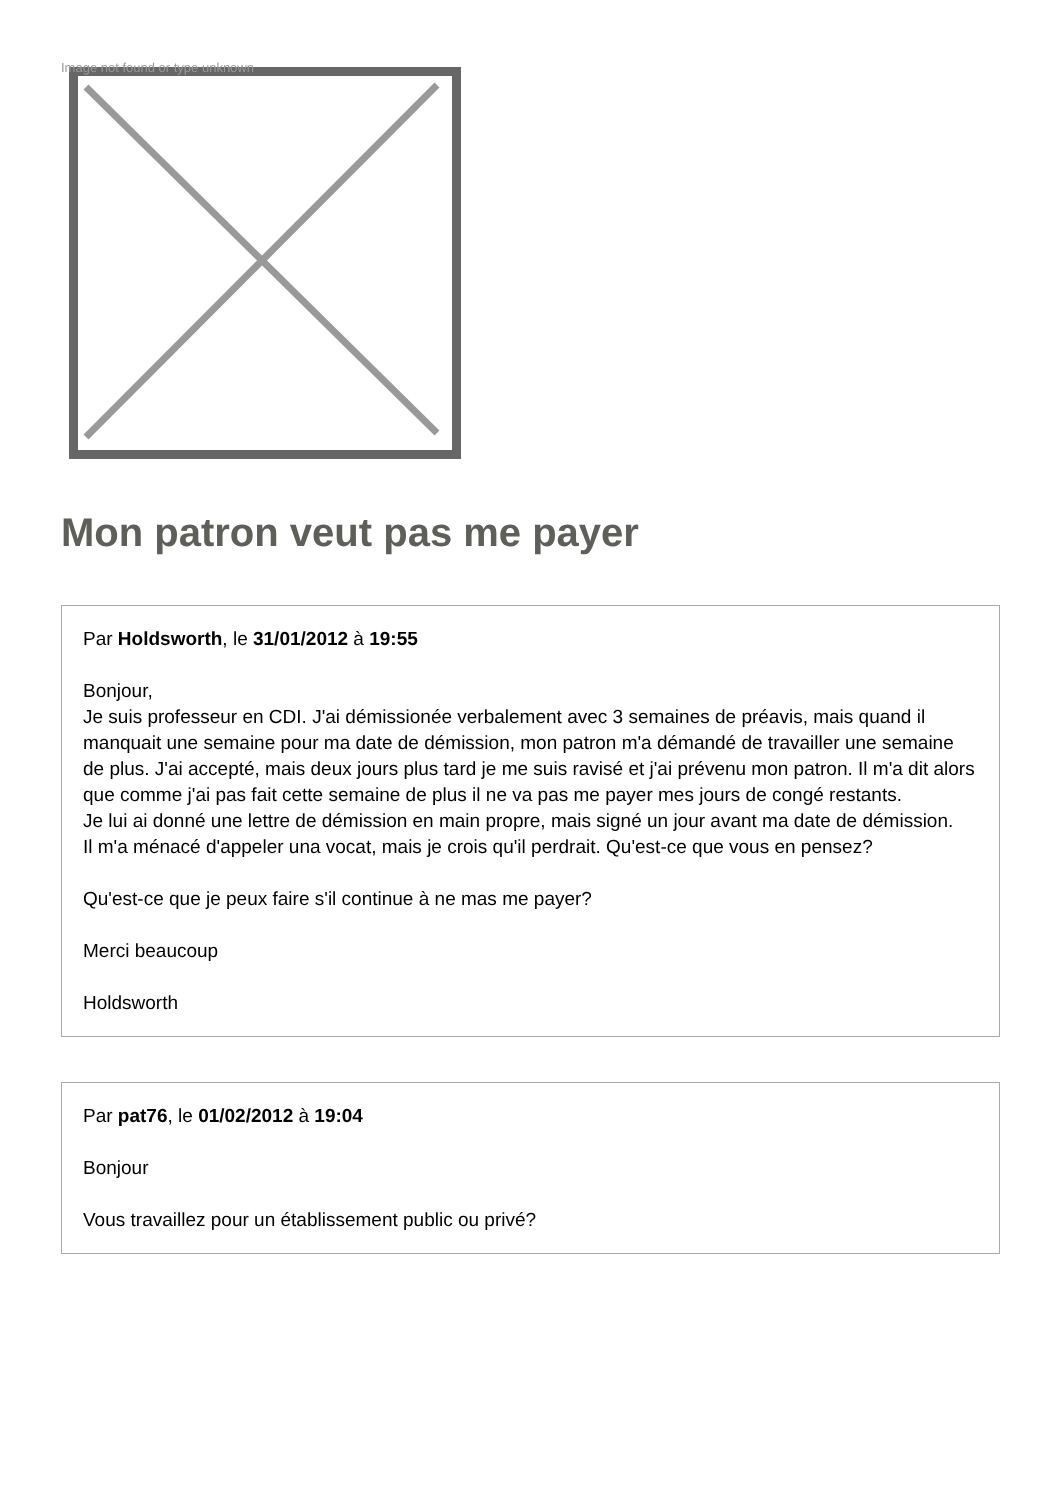Image not found or type unknown
Mon patron veut pas me payer
Par Holdsworth, le 31/01/2012 à 19:55
Bonjour,
Je suis professeur en CDI. J'ai démissionée verbalement avec 3 semaines de préavis, mais quand il manquait une semaine pour ma date de démission, mon patron m'a démandé de travailler une semaine de plus. J'ai accepté, mais deux jours plus tard je me suis ravisé et j'ai prévenu mon patron. Il m'a dit alors que comme j'ai pas fait cette semaine de plus il ne va pas me payer mes jours de congé restants.
Je lui ai donné une lettre de démission en main propre, mais signé un jour avant ma date de démission.
Il m'a ménacé d'appeler una vocat, mais je crois qu'il perdrait. Qu'est-ce que vous en pensez?
Qu'est-ce que je peux faire s'il continue à ne mas me payer?
Merci beaucoup
Holdsworth
Par pat76, le 01/02/2012 à 19:04
Bonjour
Vous travaillez pour un établissement public ou privé?